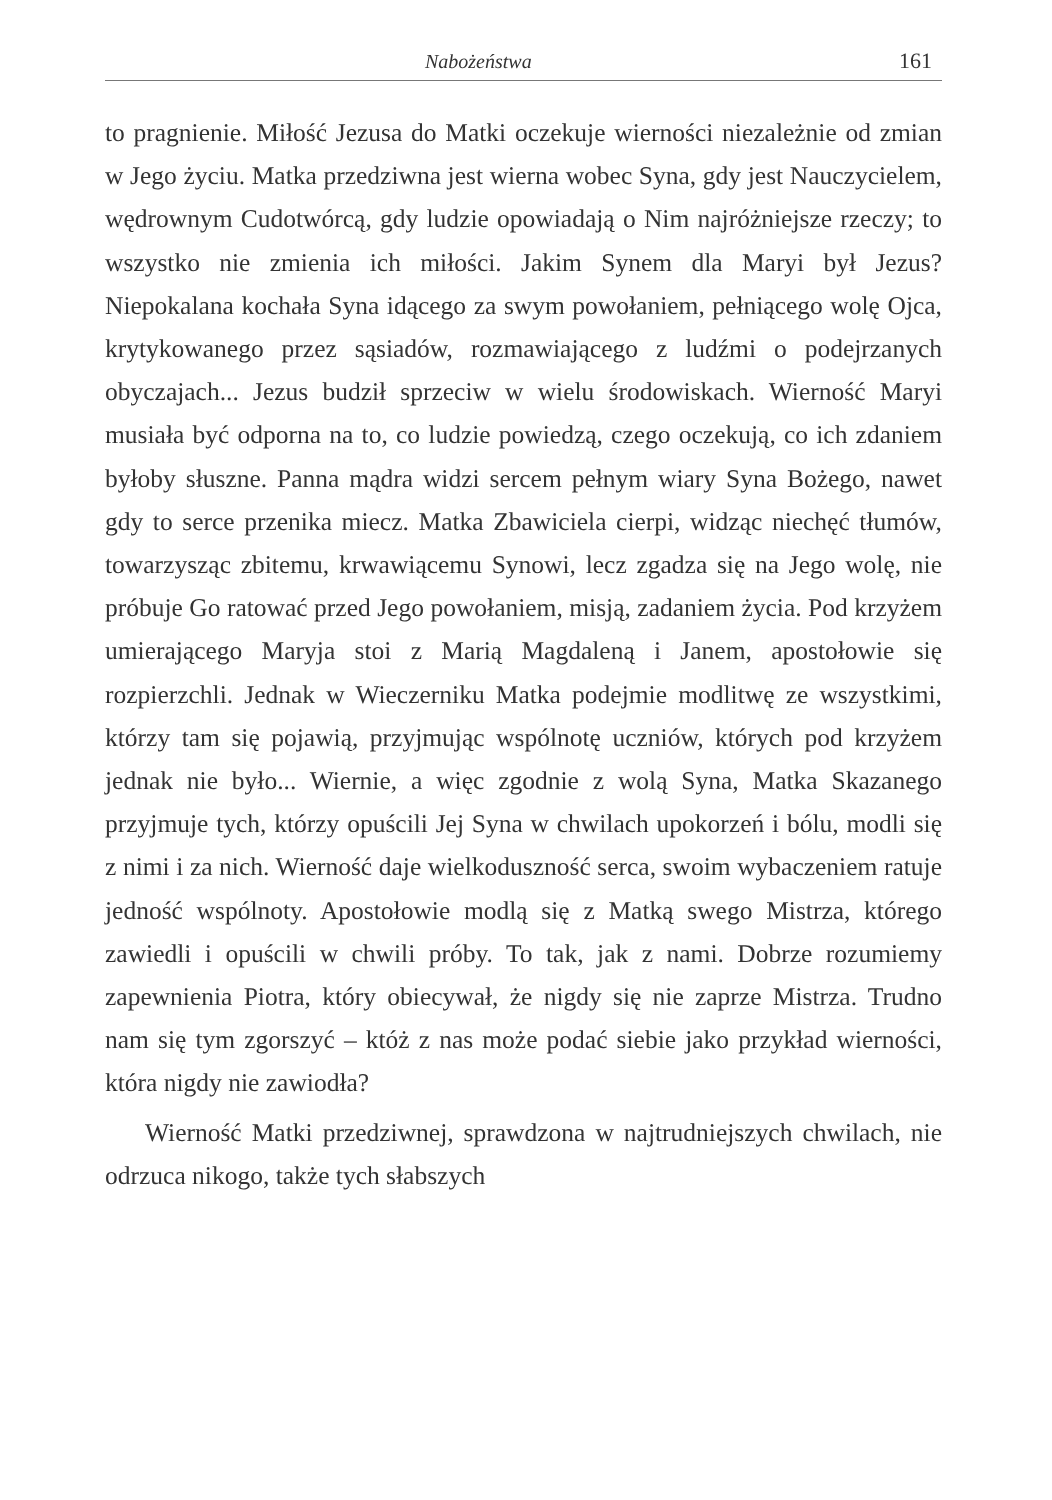Nabożeństwa 161
to pragnienie. Miłość Jezusa do Matki oczekuje wierności niezależnie od zmian w Jego życiu. Matka przedziwna jest wierna wobec Syna, gdy jest Nauczycielem, wędrownym Cudotwórcą, gdy ludzie opowiadają o Nim najróżniejsze rzeczy; to wszystko nie zmienia ich miłości. Jakim Synem dla Maryi był Jezus? Niepokalana kochała Syna idącego za swym powołaniem, pełniącego wolę Ojca, krytykowanego przez sąsiadów, rozmawiającego z ludźmi o podejrzanych obyczajach... Jezus budził sprzeciw w wielu środowiskach. Wierność Maryi musiała być odporna na to, co ludzie powiedzą, czego oczekują, co ich zdaniem byłoby słuszne. Panna mądra widzi sercem pełnym wiary Syna Bożego, nawet gdy to serce przenika miecz. Matka Zbawiciela cierpi, widząc niechęć tłumów, towarzysząc zbitemu, krwawiącemu Synowi, lecz zgadza się na Jego wolę, nie próbuje Go ratować przed Jego powołaniem, misją, zadaniem życia. Pod krzyżem umierającego Maryja stoi z Marią Magdaleną i Janem, apostołowie się rozpierzchli. Jednak w Wieczerniku Matka podejmie modlitwę ze wszystkimi, którzy tam się pojawią, przyjmując wspólnotę uczniów, których pod krzyżem jednak nie było... Wiernie, a więc zgodnie z wolą Syna, Matka Skazanego przyjmuje tych, którzy opuścili Jej Syna w chwilach upokorzeń i bólu, modli się z nimi i za nich. Wierność daje wielkoduszność serca, swoim wybaczeniem ratuje jedność wspólnoty. Apostołowie modlą się z Matką swego Mistrza, którego zawiedli i opuścili w chwili próby. To tak, jak z nami. Dobrze rozumiemy zapewnienia Piotra, który obiecywał, że nigdy się nie zaprze Mistrza. Trudno nam się tym zgorszyć – któż z nas może podać siebie jako przykład wierności, która nigdy nie zawiodła?
Wierność Matki przedziwnej, sprawdzona w najtrudniejszych chwilach, nie odrzuca nikogo, także tych słabszych